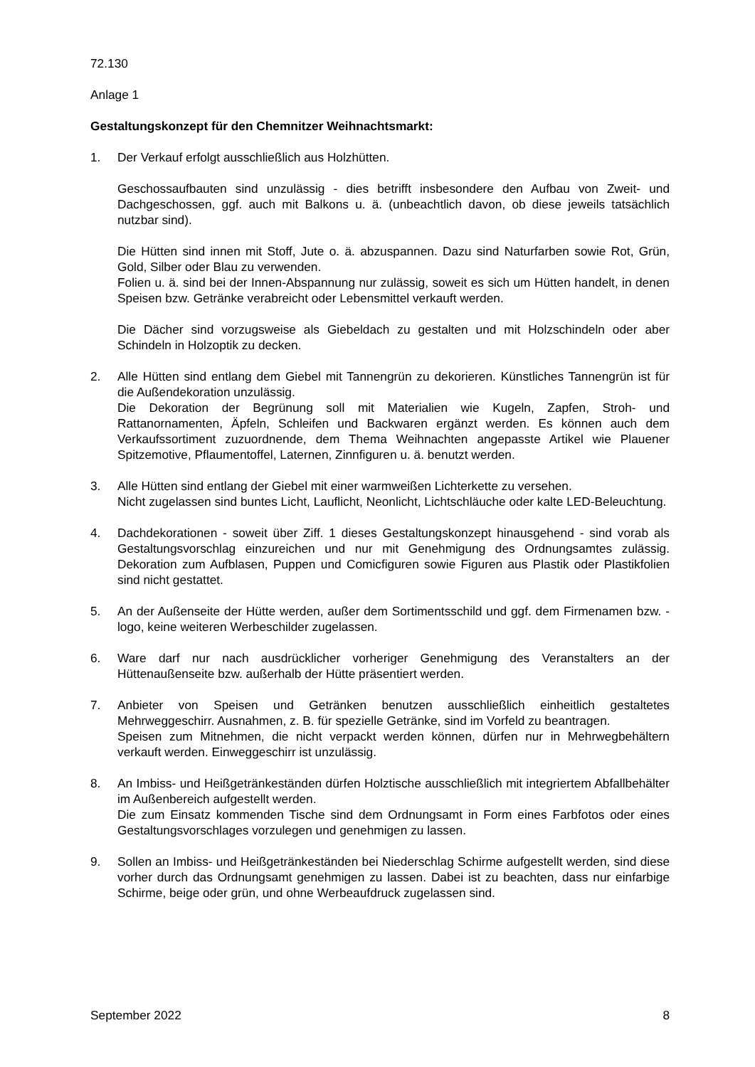72.130
Anlage 1
Gestaltungskonzept für den Chemnitzer Weihnachtsmarkt:
1. Der Verkauf erfolgt ausschließlich aus Holzhütten.
Geschossaufbauten sind unzulässig - dies betrifft insbesondere den Aufbau von Zweit- und Dachgeschossen, ggf. auch mit Balkons u. ä. (unbeachtlich davon, ob diese jeweils tatsächlich nutzbar sind).
Die Hütten sind innen mit Stoff, Jute o. ä. abzuspannen. Dazu sind Naturfarben sowie Rot, Grün, Gold, Silber oder Blau zu verwenden.
Folien u. ä. sind bei der Innen-Abspannung nur zulässig, soweit es sich um Hütten handelt, in denen Speisen bzw. Getränke verabreicht oder Lebensmittel verkauft werden.
Die Dächer sind vorzugsweise als Giebeldach zu gestalten und mit Holzschindeln oder aber Schindeln in Holzoptik zu decken.
2. Alle Hütten sind entlang dem Giebel mit Tannengrün zu dekorieren. Künstliches Tannengrün ist für die Außendekoration unzulässig.
Die Dekoration der Begrünung soll mit Materialien wie Kugeln, Zapfen, Stroh- und Rattanornamenten, Äpfeln, Schleifen und Backwaren ergänzt werden. Es können auch dem Verkaufssortiment zuzuordnende, dem Thema Weihnachten angepasste Artikel wie Plauener Spitzemotive, Pflaumentoffel, Laternen, Zinnfiguren u. ä. benutzt werden.
3. Alle Hütten sind entlang der Giebel mit einer warmweißen Lichterkette zu versehen.
Nicht zugelassen sind buntes Licht, Lauflicht, Neonlicht, Lichtschläuche oder kalte LED-Beleuchtung.
4. Dachdekorationen - soweit über Ziff. 1 dieses Gestaltungskonzept hinausgehend - sind vorab als Gestaltungsvorschlag einzureichen und nur mit Genehmigung des Ordnungsamtes zulässig. Dekoration zum Aufblasen, Puppen und Comicfiguren sowie Figuren aus Plastik oder Plastikfolien sind nicht gestattet.
5. An der Außenseite der Hütte werden, außer dem Sortimentsschild und ggf. dem Firmenamen bzw. -logo, keine weiteren Werbeschilder zugelassen.
6. Ware darf nur nach ausdrücklicher vorheriger Genehmigung des Veranstalters an der Hüttenaußenseite bzw. außerhalb der Hütte präsentiert werden.
7. Anbieter von Speisen und Getränken benutzen ausschließlich einheitlich gestaltetes Mehrweggeschirr. Ausnahmen, z. B. für spezielle Getränke, sind im Vorfeld zu beantragen.
Speisen zum Mitnehmen, die nicht verpackt werden können, dürfen nur in Mehrwegbehältern verkauft werden. Einweggeschirr ist unzulässig.
8. An Imbiss- und Heißgetränkeständen dürfen Holztische ausschließlich mit integriertem Abfallbehälter im Außenbereich aufgestellt werden.
Die zum Einsatz kommenden Tische sind dem Ordnungsamt in Form eines Farbfotos oder eines Gestaltungsvorschlages vorzulegen und genehmigen zu lassen.
9. Sollen an Imbiss- und Heißgetränkeständen bei Niederschlag Schirme aufgestellt werden, sind diese vorher durch das Ordnungsamt genehmigen zu lassen. Dabei ist zu beachten, dass nur einfarbige Schirme, beige oder grün, und ohne Werbeaufdruck zugelassen sind.
September 2022 8